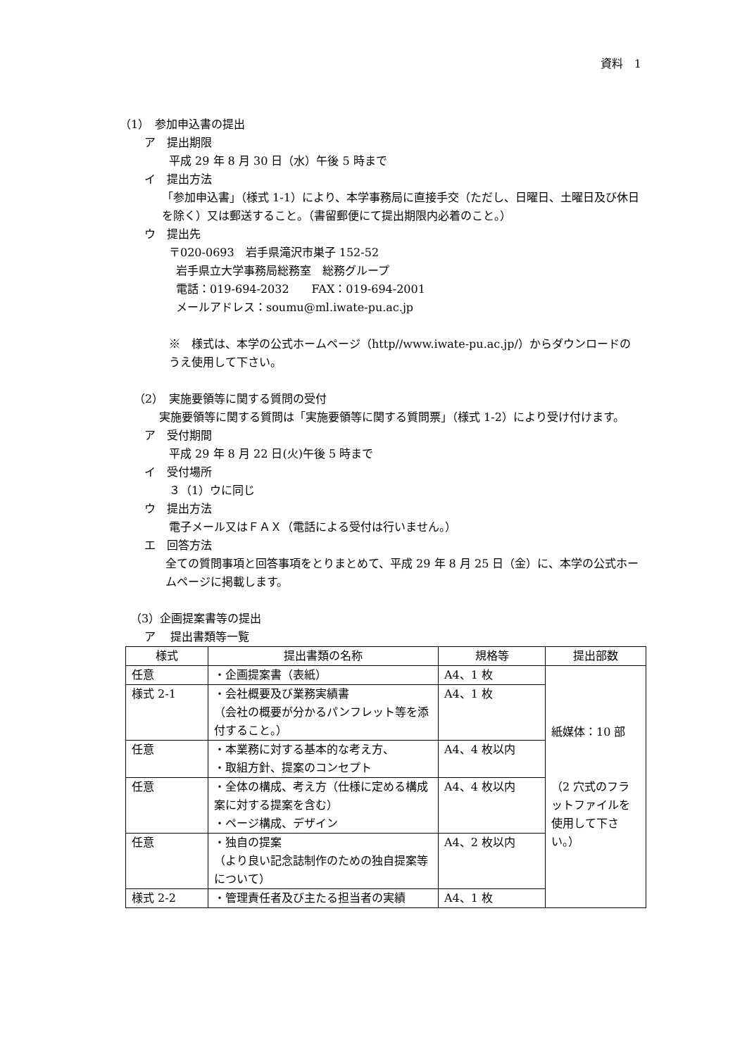資料　1
（1）　参加申込書の提出
ア　提出期限
平成 29 年 8 月 30 日（水）午後 5 時まで
イ　提出方法
「参加申込書」（様式 1-1）により、本学事務局に直接手交（ただし、日曜日、土曜日及び休日を除く）又は郵送すること。（書留郵便にて提出期限内必着のこと。）
ウ　提出先
〒020-0693　岩手県滝沢市巣子 152-52
岩手県立大学事務局総務室　総務グループ
電話：019-694-2032　　FAX：019-694-2001
メールアドレス：soumu@ml.iwate-pu.ac.jp
※　様式は、本学の公式ホームページ（http//www.iwate-pu.ac.jp/）からダウンロードのうえ使用して下さい。
（2）　実施要領等に関する質問の受付
　実施要領等に関する質問は「実施要領等に関する質問票」（様式 1-2）により受け付けます。
ア　受付期間
平成 29 年 8 月 22 日(火)午後 5 時まで
イ　受付場所
３（1）ウに同じ
ウ　提出方法
電子メール又はＦＡＸ（電話による受付は行いません。）
エ　回答方法
全ての質問事項と回答事項をとりまとめて、平成 29 年 8 月 25 日（金）に、本学の公式ホームページに掲載します。
（3）企画提案書等の提出
ア　 提出書類等一覧
| 様式 | 提出書類の名称 | 規格等 | 提出部数 |
| --- | --- | --- | --- |
| 任意 | ・企画提案書（表紙） | A4、1 枚 | 紙媒体：10 部 （2 穴式のフラットファイルを使用して下さい。） |
| 様式 2-1 | ・会社概要及び業務実績書 （会社の概要が分かるパンフレット等を添付すること。） | A4、1 枚 | |
| 任意 | ・本業務に対する基本的な考え方、 ・取組方針、提案のコンセプト | A4、4 枚以内 | |
| 任意 | ・全体の構成、考え方（仕様に定める構成案に対する提案を含む） ・ページ構成、デザイン | A4、4 枚以内 | |
| 任意 | ・独自の提案 （より良い記念誌制作のための独自提案等について） | A4、2 枚以内 | |
| 様式 2-2 | ・管理責任者及び主たる担当者の実績 | A4、1 枚 | |